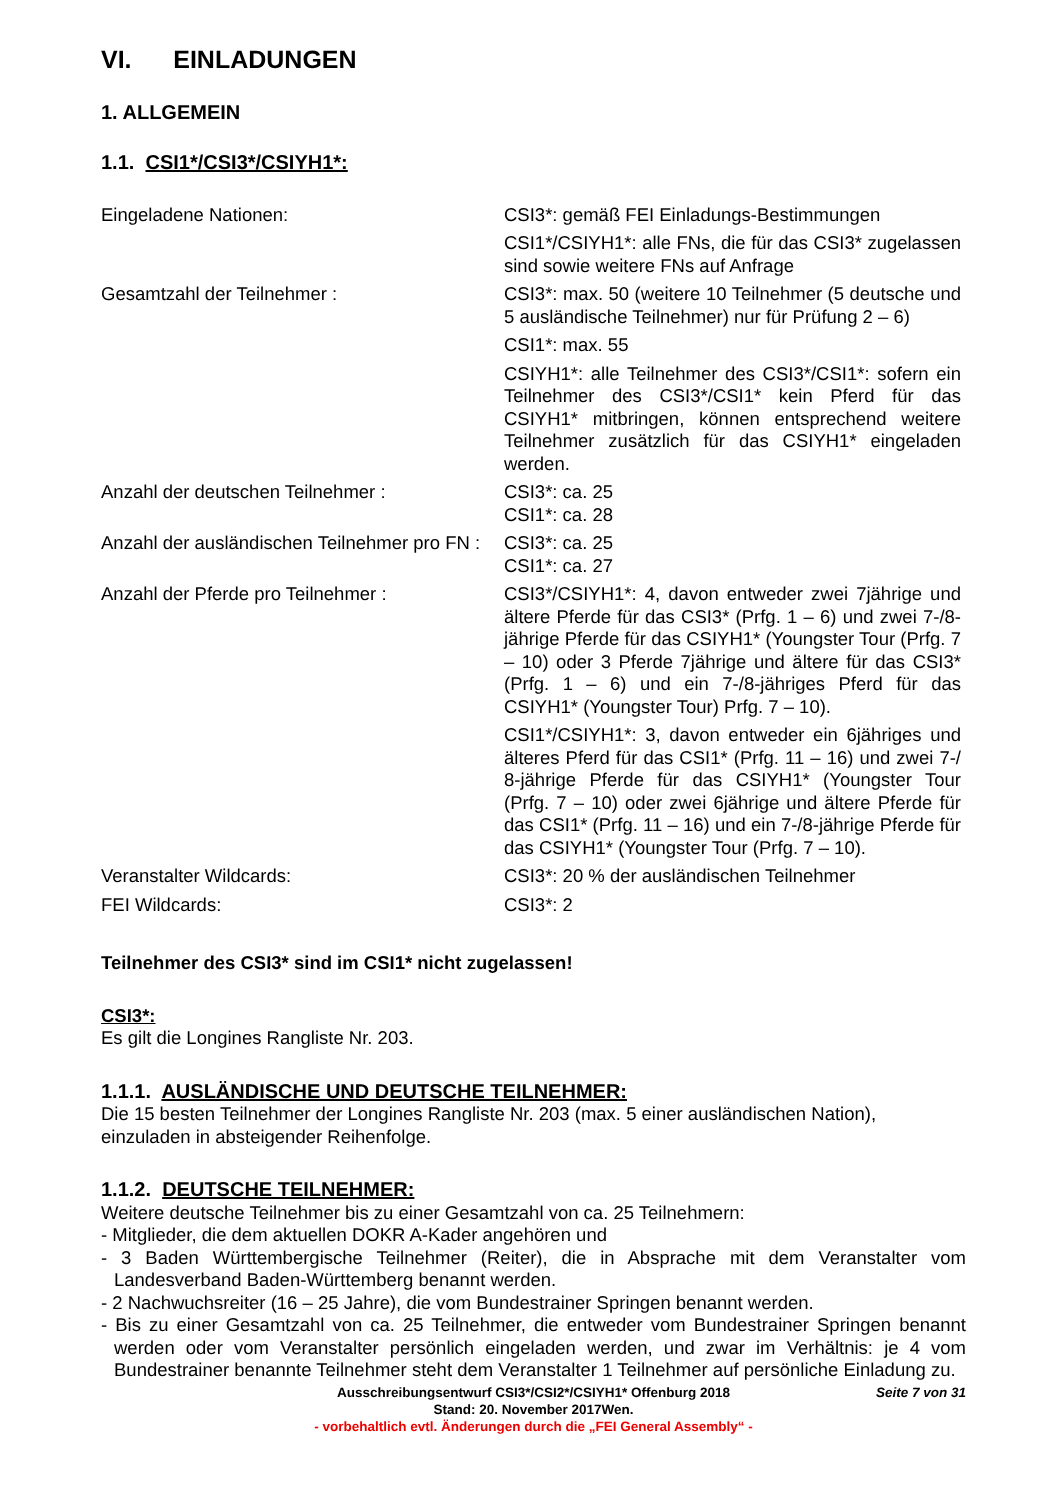VI. EINLADUNGEN
1. ALLGEMEIN
1.1. CSI1*/CSI3*/CSIYH1*:
| Eingeladene Nationen: | CSI3*: gemäß FEI Einladungs-Bestimmungen CSI1*/CSIYH1*: alle FNs, die für das CSI3* zugelassen sind sowie weitere FNs auf Anfrage |
| Gesamtzahl der Teilnehmer : | CSI3*: max. 50 (weitere 10 Teilnehmer (5 deutsche und 5 ausländische Teilnehmer) nur für Prüfung 2 – 6) CSI1*: max. 55 CSIYH1*: alle Teilnehmer des CSI3*/CSI1*: sofern ein Teilnehmer des CSI3*/CSI1* kein Pferd für das CSIYH1* mitbringen, können entsprechend weitere Teilnehmer zusätzlich für das CSIYH1* eingeladen werden. |
| Anzahl der deutschen Teilnehmer : | CSI3*: ca. 25 CSI1*: ca. 28 |
| Anzahl der ausländischen Teilnehmer pro FN : | CSI3*: ca. 25 CSI1*: ca. 27 |
| Anzahl der Pferde pro Teilnehmer : | CSI3*/CSIYH1*: 4, davon entweder zwei 7jährige und ältere Pferde für das CSI3* (Prfg. 1 – 6) und zwei 7-/8-jährige Pferde für das CSIYH1* (Youngster Tour (Prfg. 7 – 10) oder 3 Pferde 7jährige und ältere für das CSI3* (Prfg. 1 – 6) und ein 7-/8-jähriges Pferd für das CSIYH1* (Youngster Tour) Prfg. 7 – 10). CSI1*/CSIYH1*: 3, davon entweder ein 6jähriges und älteres Pferd für das CSI1* (Prfg. 11 – 16) und zwei 7-/ 8-jährige Pferde für das CSIYH1* (Youngster Tour (Prfg. 7 – 10) oder zwei 6jährige und ältere Pferde für das CSI1* (Prfg. 11 – 16) und ein 7-/8-jährige Pferde für das CSIYH1* (Youngster Tour (Prfg. 7 – 10). |
| Veranstalter Wildcards: | CSI3*: 20 % der ausländischen Teilnehmer |
| FEI Wildcards: | CSI3*: 2 |
Teilnehmer des CSI3* sind im CSI1* nicht zugelassen!
CSI3*:
Es gilt die Longines Rangliste Nr. 203.
1.1.1. AUSLÄNDISCHE UND DEUTSCHE TEILNEHMER:
Die 15 besten Teilnehmer der Longines Rangliste Nr. 203 (max. 5 einer ausländischen Nation), einzuladen in absteigender Reihenfolge.
1.1.2. DEUTSCHE TEILNEHMER:
Weitere deutsche Teilnehmer bis zu einer Gesamtzahl von ca. 25 Teilnehmern:
- Mitglieder, die dem aktuellen DOKR A-Kader angehören und
- 3 Baden Württembergische Teilnehmer (Reiter), die in Absprache mit dem Veranstalter vom Landesverband Baden-Württemberg benannt werden.
- 2 Nachwuchsreiter (16 – 25 Jahre), die vom Bundestrainer Springen benannt werden.
- Bis zu einer Gesamtzahl von ca. 25 Teilnehmer, die entweder vom Bundestrainer Springen benannt werden oder vom Veranstalter persönlich eingeladen werden, und zwar im Verhältnis: je 4 vom Bundestrainer benannte Teilnehmer steht dem Veranstalter 1 Teilnehmer auf persönliche Einladung zu.
Ausschreibungsentwurf CSI3*/CSI2*/CSIYH1* Offenburg 2018 Seite 7 von 31
Stand: 20. November 2017Wen.
- vorbehaltlich evtl. Änderungen durch die „FEI General Assembly“ -